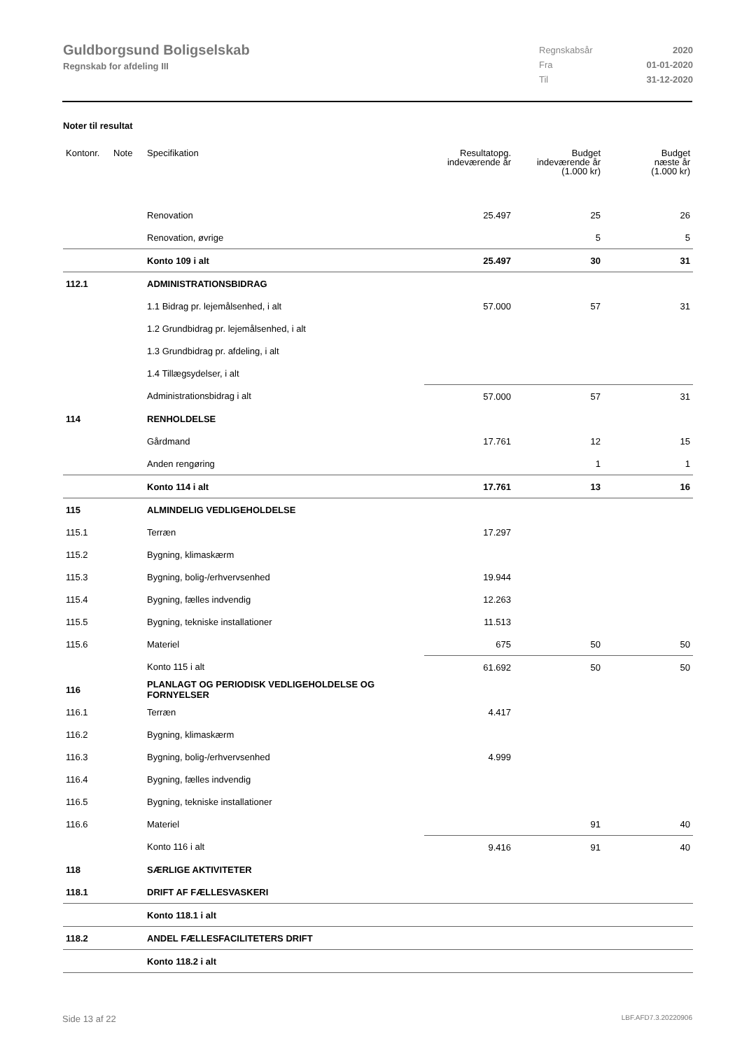Guldborgsund Boligselskab
Regnskab for afdeling III
Regnskabsår 2020
Fra 01-01-2020
Til 31-12-2020
Noter til resultat
| Kontonr. | Note | Specifikation | Resultatopg. indeværende år | Budget indeværende år (1.000 kr) | Budget næste år (1.000 kr) |
| --- | --- | --- | --- | --- | --- |
| | | Renovation | 25.497 | 25 | 26 |
| | | Renovation, øvrige | | 5 | 5 |
| | | Konto 109 i alt | 25.497 | 30 | 31 |
| 112.1 | | ADMINISTRATIONSBIDRAG | | | |
| | | 1.1 Bidrag pr. lejemålsenhed, i alt | 57.000 | 57 | 31 |
| | | 1.2 Grundbidrag pr. lejemålsenhed, i alt | | | |
| | | 1.3 Grundbidrag pr. afdeling, i alt | | | |
| | | 1.4 Tillægsydelser, i alt | | | |
| | | Administrationsbidrag i alt | 57.000 | 57 | 31 |
| 114 | | RENHOLDELSE | | | |
| | | Gårdmand | 17.761 | 12 | 15 |
| | | Anden rengøring | | 1 | 1 |
| | | Konto 114 i alt | 17.761 | 13 | 16 |
| 115 | | ALMINDELIG VEDLIGEHOLDELSE | | | |
| 115.1 | | Terræn | 17.297 | | |
| 115.2 | | Bygning, klimaskærm | | | |
| 115.3 | | Bygning, bolig-/erhvervsenhed | 19.944 | | |
| 115.4 | | Bygning, fælles indvendig | 12.263 | | |
| 115.5 | | Bygning, tekniske installationer | 11.513 | | |
| 115.6 | | Materiel | 675 | 50 | 50 |
| | | Konto 115 i alt | 61.692 | 50 | 50 |
| 116 | | PLANLAGT OG PERIODISK VEDLIGEHOLDELSE OG FORNYELSER | | | |
| 116.1 | | Terræn | 4.417 | | |
| 116.2 | | Bygning, klimaskærm | | | |
| 116.3 | | Bygning, bolig-/erhvervsenhed | 4.999 | | |
| 116.4 | | Bygning, fælles indvendig | | | |
| 116.5 | | Bygning, tekniske installationer | | | |
| 116.6 | | Materiel | | 91 | 40 |
| | | Konto 116 i alt | 9.416 | 91 | 40 |
| 118 | | SÆRLIGE AKTIVITETER | | | |
| 118.1 | | DRIFT AF FÆLLESVASKERI | | | |
| | | Konto 118.1 i alt | | | |
| 118.2 | | ANDEL FÆLLESFACILITETERS DRIFT | | | |
| | | Konto 118.2 i alt | | | |
Side 13 af 22 LBF.AFD7.3.20220906